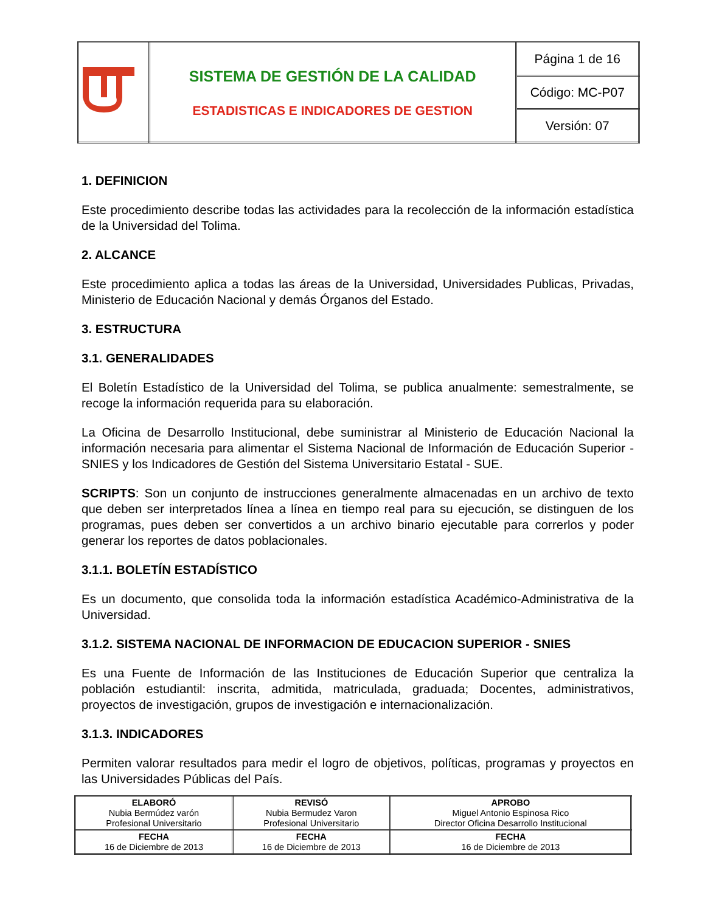| | SISTEMA DE GESTIÓN DE LA CALIDAD ESTADISTICAS E INDICADORES DE GESTION | Página 1 de 16 |
| | | Código: MC-P07 |
| | | Versión: 07 |
1. DEFINICION
Este procedimiento describe todas las actividades para la recolección de la información estadística de la Universidad del Tolima.
2. ALCANCE
Este procedimiento aplica a todas las áreas de la Universidad, Universidades Publicas, Privadas, Ministerio de Educación Nacional y demás Órganos del Estado.
3. ESTRUCTURA
3.1. GENERALIDADES
El Boletín Estadístico de la Universidad del Tolima, se publica anualmente: semestralmente, se recoge la información requerida para su elaboración.
La Oficina de Desarrollo Institucional, debe suministrar al Ministerio de Educación Nacional la información necesaria para alimentar el Sistema Nacional de Información de Educación Superior - SNIES y los Indicadores de Gestión del Sistema Universitario Estatal - SUE.
SCRIPTS: Son un conjunto de instrucciones generalmente almacenadas en un archivo de texto que deben ser interpretados línea a línea en tiempo real para su ejecución, se distinguen de los programas, pues deben ser convertidos a un archivo binario ejecutable para correrlos y poder generar los reportes de datos poblacionales.
3.1.1. BOLETÍN ESTADÍSTICO
Es un documento, que consolida toda la información estadística Académico-Administrativa de la Universidad.
3.1.2. SISTEMA NACIONAL DE INFORMACION DE EDUCACION SUPERIOR - SNIES
Es una Fuente de Información de las Instituciones de Educación Superior que centraliza la población estudiantil: inscrita, admitida, matriculada, graduada; Docentes, administrativos, proyectos de investigación, grupos de investigación e internacionalización.
3.1.3. INDICADORES
Permiten valorar resultados para medir el logro de objetivos, políticas, programas y proyectos en las Universidades Públicas del País.
| ELABORÓ Nubia Bermúdez varón Profesional Universitario | REVISÓ Nubia Bermudez Varon Profesional Universitario | APROBO Miguel Antonio Espinosa Rico Director Oficina Desarrollo Institucional |
| FECHA 16 de Diciembre de 2013 | FECHA 16 de Diciembre de 2013 | FECHA 16 de Diciembre de 2013 |